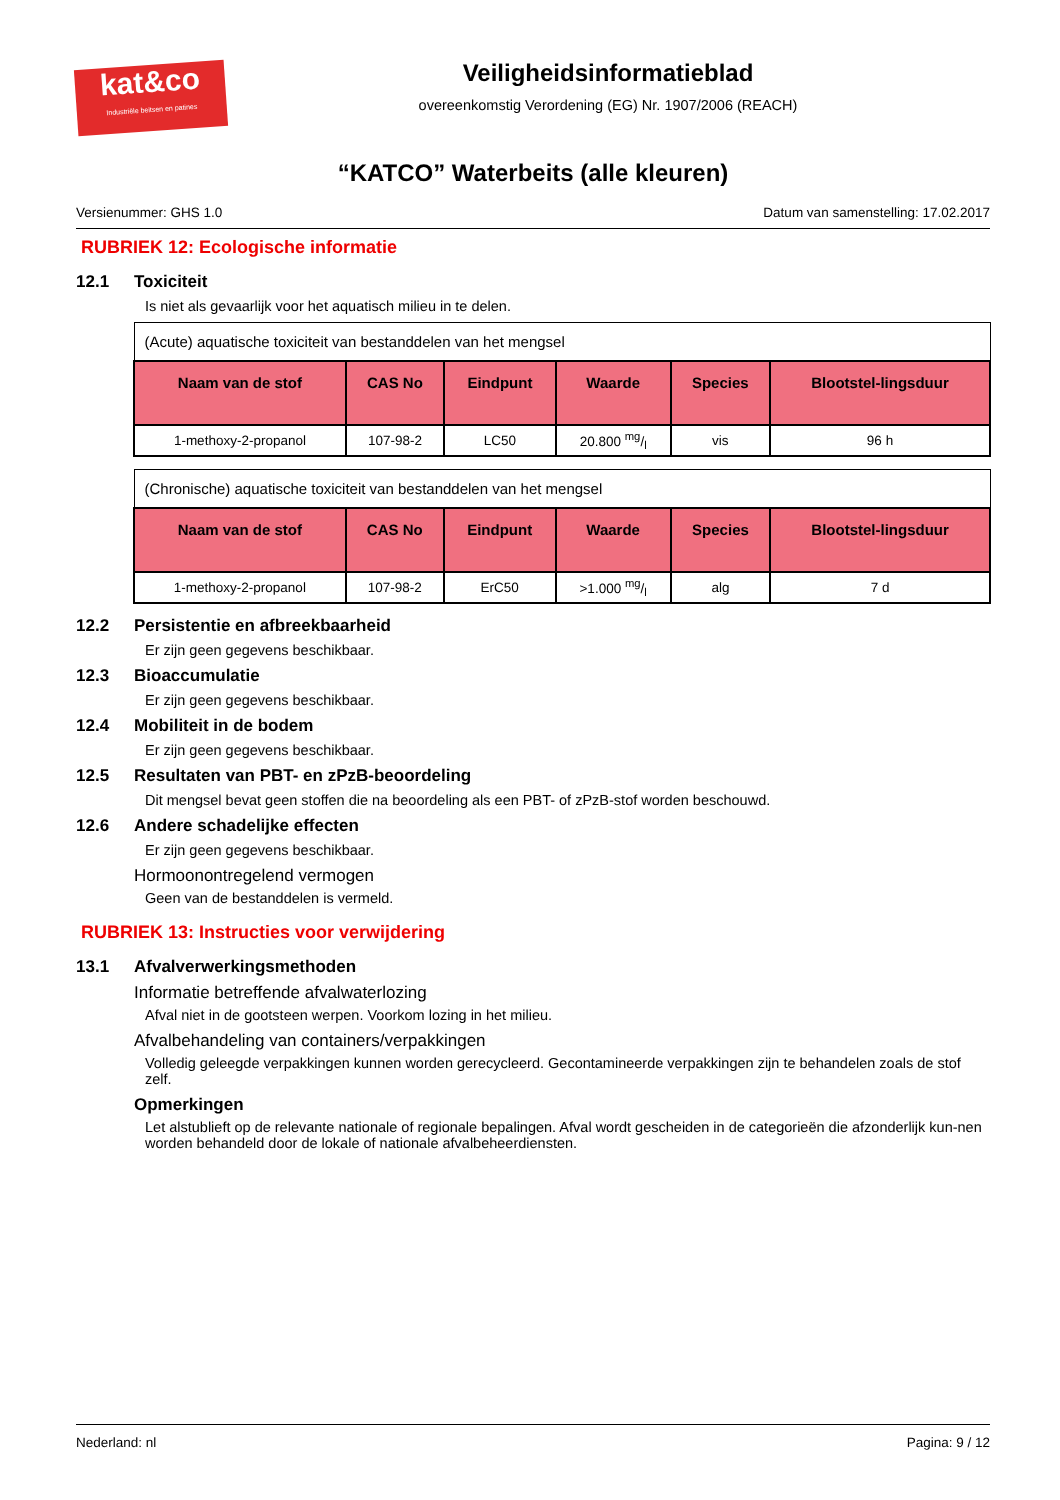kat&co
Industriële beitsen en patines
Veiligheidsinformatieblad
overeenkomstig Verordening (EG) Nr. 1907/2006 (REACH)
“KATCO” Waterbeits (alle kleuren)
Versienummer: GHS 1.0 Datum van samenstelling: 17.02.2017
RUBRIEK 12: Ecologische informatie
12.1 Toxiciteit
Is niet als gevaarlijk voor het aquatisch milieu in te delen.
| (Acute) aquatische toxiciteit van bestanddelen van het mengsel | | | | | |
| Naam van de stof | CAS No | Eindpunt | Waarde | Species | Blootstel-lingsduur |
| 1-methoxy-2-propanol | 107-98-2 | LC50 | 20.800 mg/l | vis | 96 h |
| (Chronische) aquatische toxiciteit van bestanddelen van het mengsel | | | | | |
| Naam van de stof | CAS No | Eindpunt | Waarde | Species | Blootstel-lingsduur |
| 1-methoxy-2-propanol | 107-98-2 | ErC50 | >1.000 mg/l | alg | 7 d |
12.2 Persistentie en afbreekbaarheid
Er zijn geen gegevens beschikbaar.
12.3 Bioaccumulatie
Er zijn geen gegevens beschikbaar.
12.4 Mobiliteit in de bodem
Er zijn geen gegevens beschikbaar.
12.5 Resultaten van PBT- en zPzB-beoordeling
Dit mengsel bevat geen stoffen die na beoordeling als een PBT- of zPzB-stof worden beschouwd.
12.6 Andere schadelijke effecten
Er zijn geen gegevens beschikbaar.
Hormoonontregelend vermogen
Geen van de bestanddelen is vermeld.
RUBRIEK 13: Instructies voor verwijdering
13.1 Afvalverwerkingsmethoden
Informatie betreffende afvalwaterlozing
Afval niet in de gootsteen werpen. Voorkom lozing in het milieu.
Afvalbehandeling van containers/verpakkingen
Volledig geleegde verpakkingen kunnen worden gerecycleerd. Gecontamineerde verpakkingen zijn te behandelen zoals de stof zelf.
Opmerkingen
Let alstublieft op de relevante nationale of regionale bepalingen. Afval wordt gescheiden in de categorieën die afzonderlijk kun-nen worden behandeld door de lokale of nationale afvalbeheerdiensten.
Nederland: nl Pagina: 9 / 12